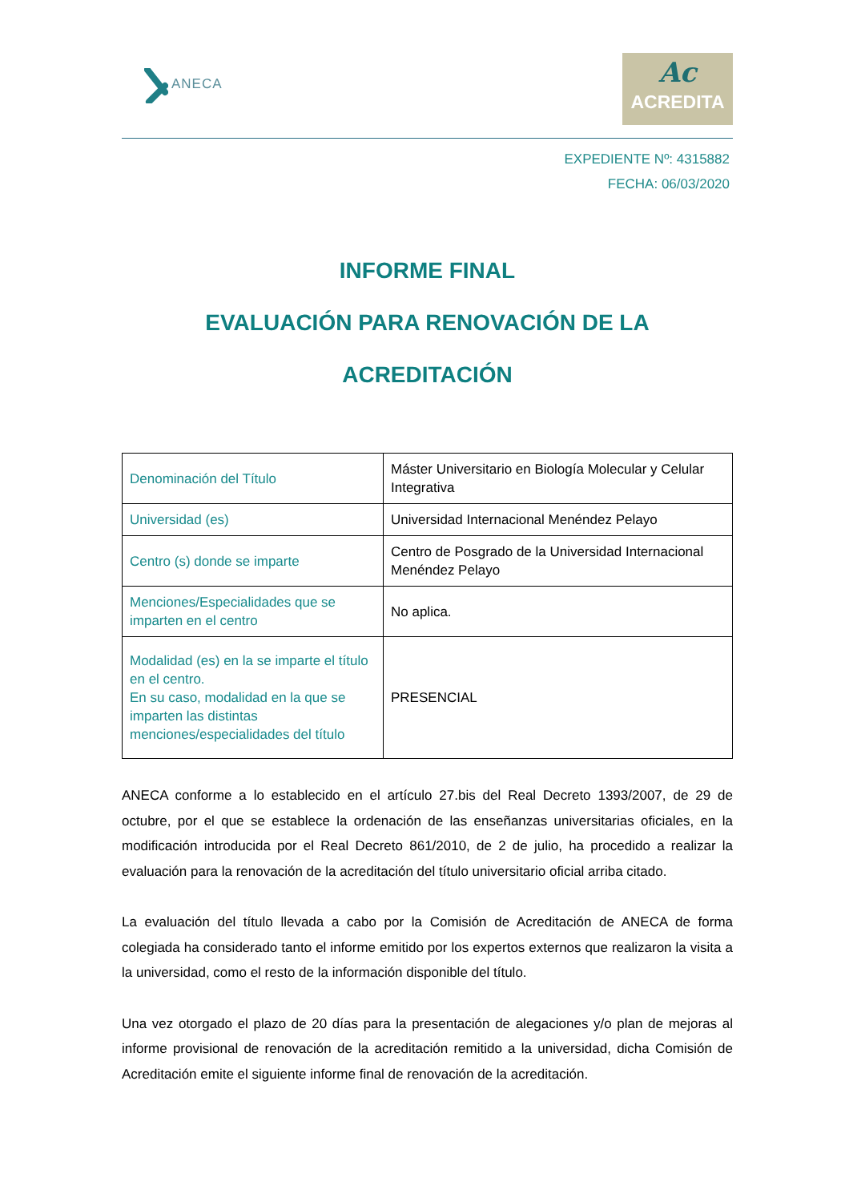ANECA
Ac
ACREDITA
EXPEDIENTE Nº: 4315882
FECHA: 06/03/2020
INFORME FINAL
EVALUACIÓN PARA RENOVACIÓN DE LA
ACREDITACIÓN
| Denominación del Título | Máster Universitario en Biología Molecular y Celular Integrativa |
| Universidad (es) | Universidad Internacional Menéndez Pelayo |
| Centro (s) donde se imparte | Centro de Posgrado de la Universidad Internacional Menéndez Pelayo |
| Menciones/Especialidades que se imparten en el centro | No aplica. |
| Modalidad (es) en la se imparte el título en el centro. En su caso, modalidad en la que se imparten las distintas menciones/especialidades del título | PRESENCIAL |
ANECA conforme a lo establecido en el artículo 27.bis del Real Decreto 1393/2007, de 29 de octubre, por el que se establece la ordenación de las enseñanzas universitarias oficiales, en la modificación introducida por el Real Decreto 861/2010, de 2 de julio, ha procedido a realizar la evaluación para la renovación de la acreditación del título universitario oficial arriba citado.
La evaluación del título llevada a cabo por la Comisión de Acreditación de ANECA de forma colegiada ha considerado tanto el informe emitido por los expertos externos que realizaron la visita a la universidad, como el resto de la información disponible del título.
Una vez otorgado el plazo de 20 días para la presentación de alegaciones y/o plan de mejoras al informe provisional de renovación de la acreditación remitido a la universidad, dicha Comisión de Acreditación emite el siguiente informe final de renovación de la acreditación.